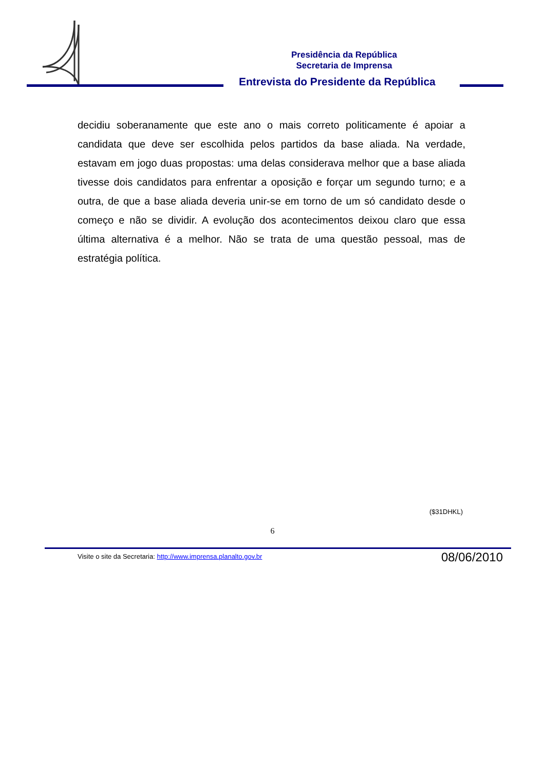Presidência da República
Secretaria de Imprensa
Entrevista do Presidente da República
decidiu soberanamente que este ano o mais correto politicamente é apoiar a candidata que deve ser escolhida pelos partidos da base aliada. Na verdade, estavam em jogo duas propostas: uma delas considerava melhor que a base aliada tivesse dois candidatos para enfrentar a oposição e forçar um segundo turno; e a outra, de que a base aliada deveria unir-se em torno de um só candidato desde o começo e não se dividir. A evolução dos acontecimentos deixou claro que essa última alternativa é a melhor. Não se trata de uma questão pessoal, mas de estratégia política.
($31DHKL)
6
Visite o site da Secretaria: http://www.imprensa.planalto.gov.br
08/06/2010